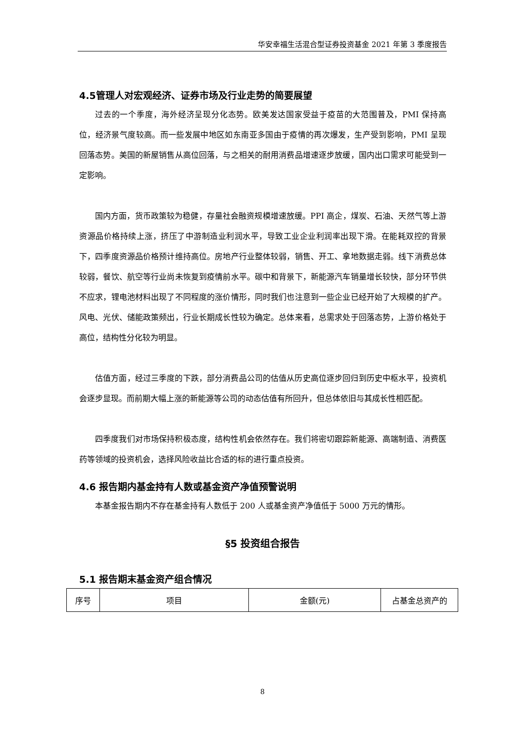华安幸福生活混合型证券投资基金 2021 年第 3 季度报告
4.5管理人对宏观经济、证券市场及行业走势的简要展望
过去的一个季度，海外经济呈现分化态势。欧美发达国家受益于疫苗的大范围普及，PMI 保持高位，经济景气度较高。而一些发展中地区如东南亚多国由于疫情的再次爆发，生产受到影响，PMI 呈现回落态势。美国的新屋销售从高位回落，与之相关的耐用消费品增速逐步放缓，国内出口需求可能受到一定影响。
国内方面，货币政策较为稳健，存量社会融资规模增速放缓。PPI 高企，煤炭、石油、天然气等上游资源品价格持续上涨，挤压了中游制造业利润水平，导致工业企业利润率出现下滑。在能耗双控的背景下，四季度资源品价格预计维持高位。房地产行业整体较弱，销售、开工、拿地数据走弱。线下消费总体较弱，餐饮、航空等行业尚未恢复到疫情前水平。碳中和背景下，新能源汽车销量增长较快，部分环节供不应求，锂电池材料出现了不同程度的涨价情形，同时我们也注意到一些企业已经开始了大规模的扩产。风电、光伏、储能政策频出，行业长期成长性较为确定。总体来看，总需求处于回落态势，上游价格处于高位，结构性分化较为明显。
估值方面，经过三季度的下跌，部分消费品公司的估值从历史高位逐步回归到历史中枢水平，投资机会逐步显现。而前期大幅上涨的新能源等公司的动态估值有所回升，但总体依旧与其成长性相匹配。
四季度我们对市场保持积极态度，结构性机会依然存在。我们将密切跟踪新能源、高端制造、消费医药等领域的投资机会，选择风险收益比合适的标的进行重点投资。
4.6 报告期内基金持有人数或基金资产净值预警说明
本基金报告期内不存在基金持有人数低于 200 人或基金资产净值低于 5000 万元的情形。
§5 投资组合报告
5.1 报告期末基金资产组合情况
| 序号 | 项目 | 金额(元) | 占基金总资产的 |
8